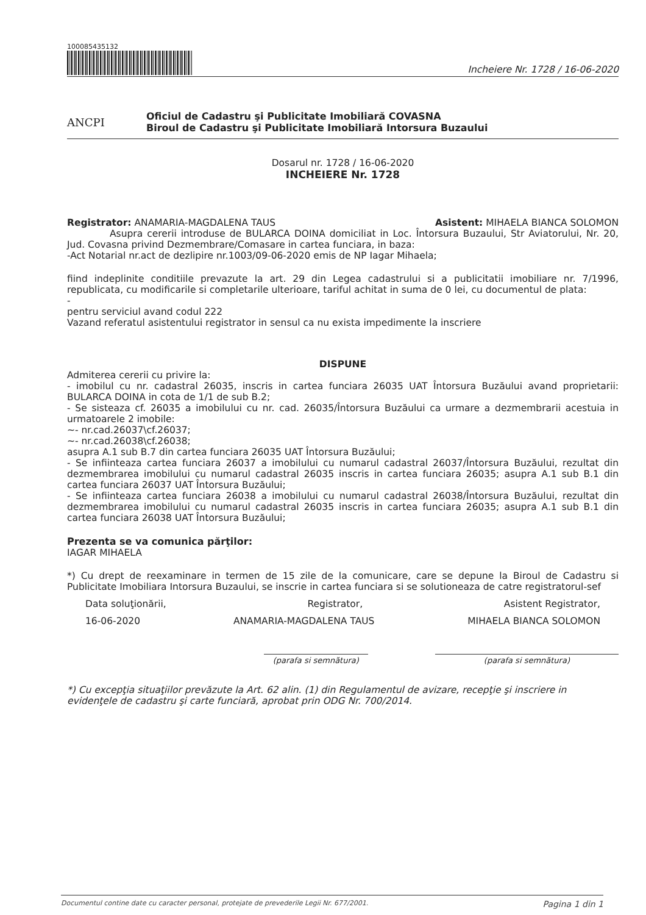100085435132
Incheiere Nr. 1728 / 16-06-2020
ANCPI
Oficiul de Cadastru şi Publicitate Imobiliară COVASNA
Biroul de Cadastru şi Publicitate Imobiliară Intorsura Buzaului
Dosarul nr. 1728 / 16-06-2020
INCHEIERE Nr. 1728
Registrator: ANAMARIA-MAGDALENA TAUS Asistent: MIHAELA BIANCA SOLOMON
Asupra cererii introduse de BULARCA DOINA domiciliat in Loc. Întorsura Buzaului, Str Aviatorului, Nr. 20, Jud. Covasna privind Dezmembrare/Comasare in cartea funciara, in baza:
-Act Notarial nr.act de dezlipire nr.1003/09-06-2020 emis de NP Iagar Mihaela;
fiind indeplinite conditiile prevazute la art. 29 din Legea cadastrului si a publicitatii imobiliare nr. 7/1996, republicata, cu modificarile si completarile ulterioare, tariful achitat in suma de 0 lei, cu documentul de plata:
-
pentru serviciul avand codul 222
Vazand referatul asistentului registrator in sensul ca nu exista impedimente la inscriere
DISPUNE
Admiterea cererii cu privire la:
- imobilul cu nr. cadastral 26035, inscris in cartea funciara 26035 UAT Întorsura Buzăului avand proprietarii: BULARCA DOINA in cota de 1/1 de sub B.2;
- Se sisteaza cf. 26035 a imobilului cu nr. cad. 26035/Întorsura Buzăului ca urmare a dezmembrarii acestuia in urmatoarele 2 imobile:
~- nr.cad.26037\cf.26037;
~- nr.cad.26038\cf.26038;
asupra A.1 sub B.7 din cartea funciara 26035 UAT Întorsura Buzăului;
- Se infiinteaza cartea funciara 26037 a imobilului cu numarul cadastral 26037/Întorsura Buzăului, rezultat din dezmembrarea imobilului cu numarul cadastral 26035 inscris in cartea funciara 26035; asupra A.1 sub B.1 din cartea funciara 26037 UAT Întorsura Buzăului;
- Se infiinteaza cartea funciara 26038 a imobilului cu numarul cadastral 26038/Întorsura Buzăului, rezultat din dezmembrarea imobilului cu numarul cadastral 26035 inscris in cartea funciara 26035; asupra A.1 sub B.1 din cartea funciara 26038 UAT Întorsura Buzăului;
Prezenta se va comunica părţilor:
IAGAR MIHAELA
*) Cu drept de reexaminare in termen de 15 zile de la comunicare, care se depune la Biroul de Cadastru si Publicitate Imobiliara Intorsura Buzaului, se inscrie in cartea funciara si se solutioneaza de catre registratorul-sef
Data soluţionării, Registrator, Asistent Registrator,
16-06-2020 ANAMARIA-MAGDALENA TAUS MIHAELA BIANCA SOLOMON
(parafa si semnătura) (parafa si semnătura)
*) Cu excepţia situaţiilor prevăzute la Art. 62 alin. (1) din Regulamentul de avizare, recepţie şi inscriere in evidenţele de cadastru şi carte funciară, aprobat prin ODG Nr. 700/2014.
Documentul contine date cu caracter personal, protejate de prevederile Legii Nr. 677/2001. Pagina 1 din 1